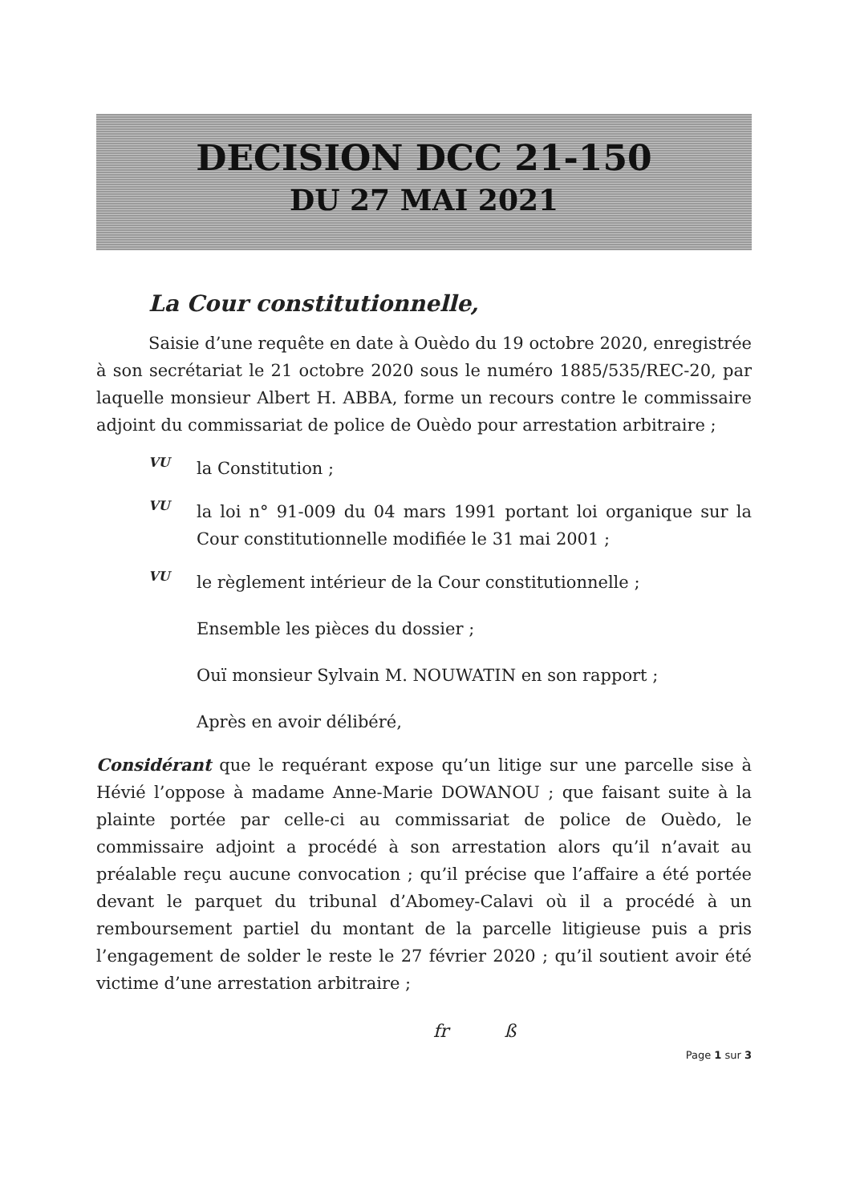DECISION DCC 21-150
DU 27 MAI 2021
La Cour constitutionnelle,
Saisie d’une requête en date à Ouèdo du 19 octobre 2020, enregistrée à son secrétariat le 21 octobre 2020 sous le numéro 1885/535/REC-20, par laquelle monsieur Albert H. ABBA, forme un recours contre le commissaire adjoint du commissariat de police de Ouèdo pour arrestation arbitraire ;
VU
la Constitution ;
VU
la loi n° 91-009 du 04 mars 1991 portant loi organique sur la Cour constitutionnelle modifiée le 31 mai 2001 ;
VU
le règlement intérieur de la Cour constitutionnelle ;
Ensemble les pièces du dossier ;
Ouï monsieur Sylvain M. NOUWATIN en son rapport ;
Après en avoir délibéré,
Considérant que le requérant expose qu’un litige sur une parcelle sise à Hévié l’oppose à madame Anne-Marie DOWANOU ; que faisant suite à la plainte portée par celle-ci au commissariat de police de Ouèdo, le commissaire adjoint a procédé à son arrestation alors qu’il n’avait au préalable reçu aucune convocation ; qu’il précise que l’affaire a été portée devant le parquet du tribunal d’Abomey-Calavi où il a procédé à un remboursement partiel du montant de la parcelle litigieuse puis a pris l’engagement de solder le reste le 27 février 2020 ; qu’il soutient avoir été victime d’une arrestation arbitraire ;
fr ß
Page 1 sur 3